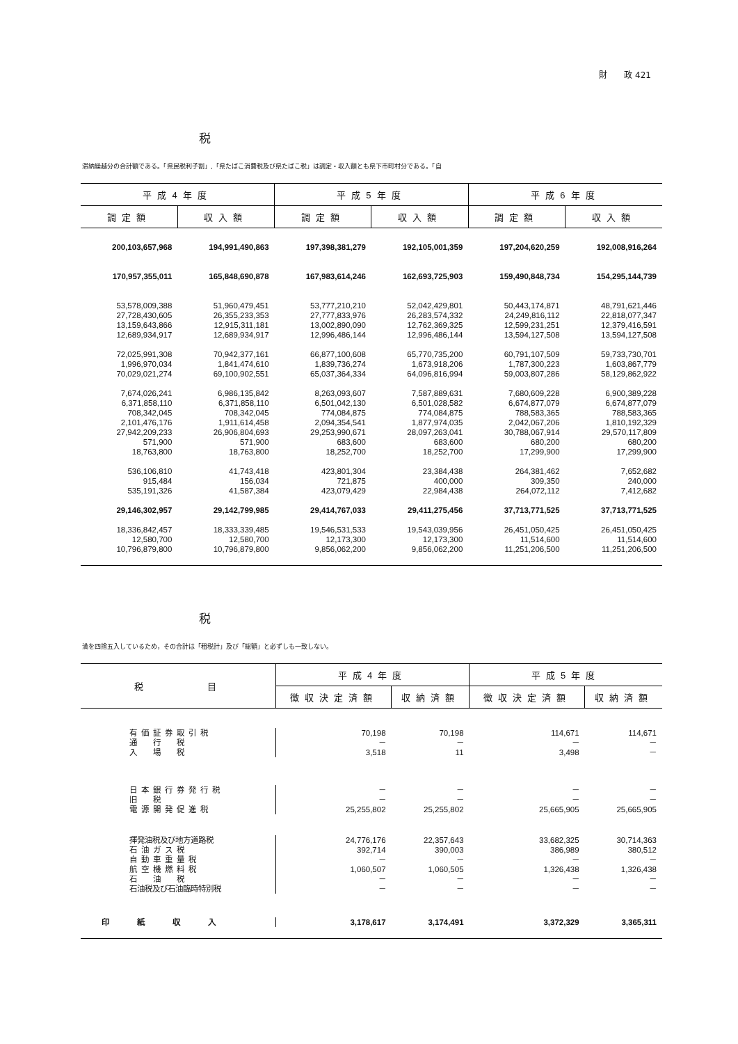財　　政 421
税
滞納繰越分の合計額である。「県民税利子割」,「県たばこ消費税及び県たばこ税」は調定・収入額とも県下市町村分である。「自
| 平成4年度 | | 平成5年度 | | 平成6年度 | |
| --- | --- | --- | --- | --- | --- |
| 調定額 | 収入額 | 調定額 | 収入額 | 調定額 | 収入額 |
| 200,103,657,968 | 194,991,490,863 | 197,398,381,279 | 192,105,001,359 | 197,204,620,259 | 192,008,916,264 |
| 170,957,355,011 | 165,848,690,878 | 167,983,614,246 | 162,693,725,903 | 159,490,848,734 | 154,295,144,739 |
| 53,578,009,388 | 51,960,479,451 | 53,777,210,210 | 52,042,429,801 | 50,443,174,871 | 48,791,621,446 |
| 27,728,430,605 | 26,355,233,353 | 27,777,833,976 | 26,283,574,332 | 24,249,816,112 | 22,818,077,347 |
| 13,159,643,866 | 12,915,311,181 | 13,002,890,090 | 12,762,369,325 | 12,599,231,251 | 12,379,416,591 |
| 12,689,934,917 | 12,689,934,917 | 12,996,486,144 | 12,996,486,144 | 13,594,127,508 | 13,594,127,508 |
| 72,025,991,308 | 70,942,377,161 | 66,877,100,608 | 65,770,735,200 | 60,791,107,509 | 59,733,730,701 |
| 1,996,970,034 | 1,841,474,610 | 1,839,736,274 | 1,673,918,206 | 1,787,300,223 | 1,603,867,779 |
| 70,029,021,274 | 69,100,902,551 | 65,037,364,334 | 64,096,816,994 | 59,003,807,286 | 58,129,862,922 |
| 7,674,026,241 | 6,986,135,842 | 8,263,093,607 | 7,587,889,631 | 7,680,609,228 | 6,900,389,228 |
| 6,371,858,110 | 6,371,858,110 | 6,501,042,130 | 6,501,028,582 | 6,674,877,079 | 6,674,877,079 |
| 708,342,045 | 708,342,045 | 774,084,875 | 774,084,875 | 788,583,365 | 788,583,365 |
| 2,101,476,176 | 1,911,614,458 | 2,094,354,541 | 1,877,974,035 | 2,042,067,206 | 1,810,192,329 |
| 27,942,209,233 | 26,906,804,693 | 29,253,990,671 | 28,097,263,041 | 30,788,067,914 | 29,570,117,809 |
| 571,900 | 571,900 | 683,600 | 683,600 | 680,200 | 680,200 |
| 18,763,800 | 18,763,800 | 18,252,700 | 18,252,700 | 17,299,900 | 17,299,900 |
| 536,106,810 | 41,743,418 | 423,801,304 | 23,384,438 | 264,381,462 | 7,652,682 |
| 915,484 | 156,034 | 721,875 | 400,000 | 309,350 | 240,000 |
| 535,191,326 | 41,587,384 | 423,079,429 | 22,984,438 | 264,072,112 | 7,412,682 |
| 29,146,302,957 | 29,142,799,985 | 29,414,767,033 | 29,411,275,456 | 37,713,771,525 | 37,713,771,525 |
| 18,336,842,457 | 18,333,339,485 | 19,546,531,533 | 19,543,039,956 | 26,451,050,425 | 26,451,050,425 |
| 12,580,700 | 12,580,700 | 12,173,300 | 12,173,300 | 11,514,600 | 11,514,600 |
| 10,796,879,800 | 10,796,879,800 | 9,856,062,200 | 9,856,062,200 | 11,251,206,500 | 11,251,206,500 |
税
満を四捨五入しているため，その合計は「租税計」及び「総額」と必ずしも一致しない。
| 税 目 | 平成4年度 | | 平成5年度 | |
| --- | --- | --- | --- | --- |
| | 徴収決定済額 | 収納済額 | 徴収決定済額 | 収納済額 |
| 有価証券取引税 | 70,198 | 70,198 | 114,671 | 114,671 |
| 通 行 税 | － | － | － | － |
| 入 場 税 | 3,518 | 11 | 3,498 | － |
| 日本銀行券発行税 | － | － | － | － |
| 旧 税 | － | － | － | － |
| 電源開発促進税 | 25,255,802 | 25,255,802 | 25,665,905 | 25,665,905 |
| 揮発油税及び地方道路税 | 24,776,176 | 22,357,643 | 33,682,325 | 30,714,363 |
| 石油ガス税 | 392,714 | 390,003 | 386,989 | 380,512 |
| 自動車重量税 | － | － | － | － |
| 航空機燃料税 | 1,060,507 | 1,060,505 | 1,326,438 | 1,326,438 |
| 石 油 税 | － | － | － | － |
| 石油税及び石油臨時特別税 | － | － | － | － |
| 印紙収入 | 3,178,617 | 3,174,491 | 3,372,329 | 3,365,311 |